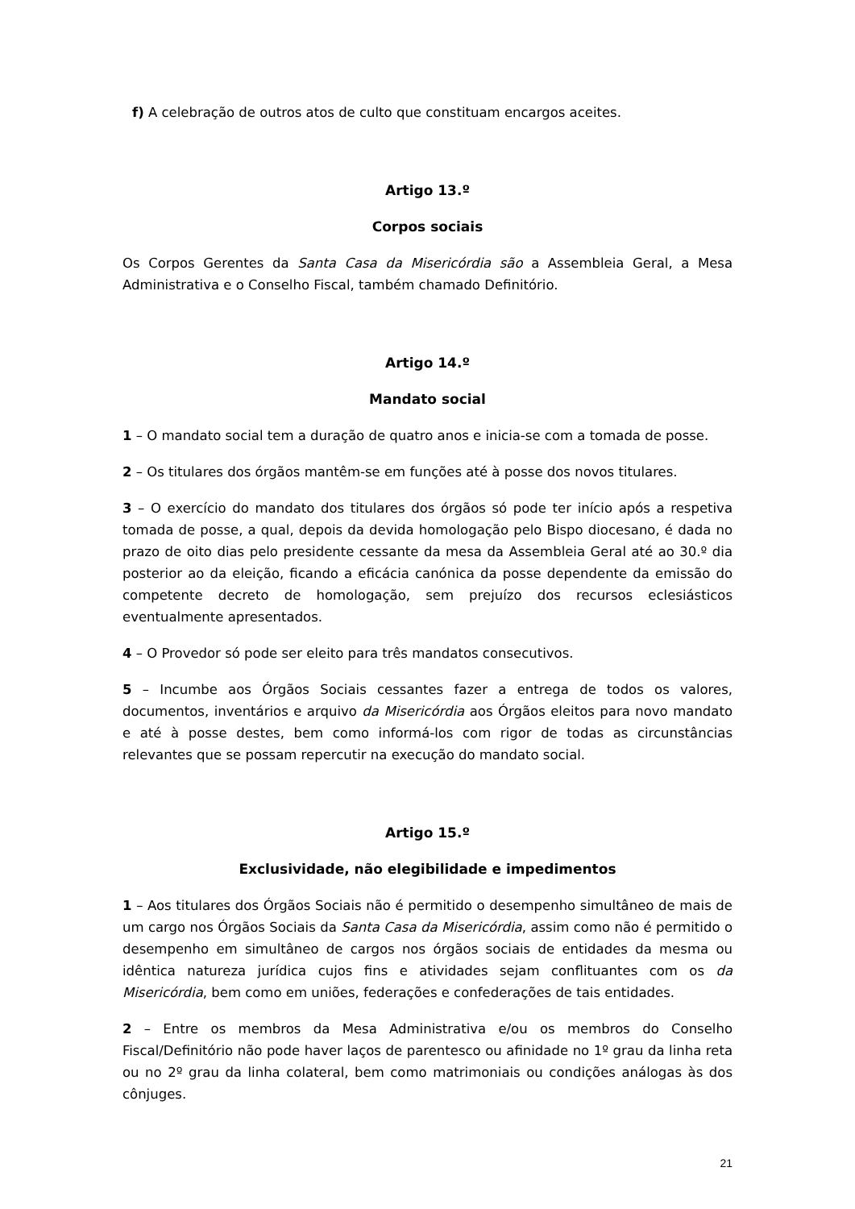f) A celebração de outros atos de culto que constituam encargos aceites.
Artigo 13.º
Corpos sociais
Os Corpos Gerentes da Santa Casa da Misericórdia são a Assembleia Geral, a Mesa Administrativa e o Conselho Fiscal, também chamado Definitório.
Artigo 14.º
Mandato social
1 – O mandato social tem a duração de quatro anos e inicia-se com a tomada de posse.
2 – Os titulares dos órgãos mantêm-se em funções até à posse dos novos titulares.
3 – O exercício do mandato dos titulares dos órgãos só pode ter início após a respetiva tomada de posse, a qual, depois da devida homologação pelo Bispo diocesano, é dada no prazo de oito dias pelo presidente cessante da mesa da Assembleia Geral até ao 30.º dia posterior ao da eleição, ficando a eficácia canónica da posse dependente da emissão do competente decreto de homologação, sem prejuízo dos recursos eclesiásticos eventualmente apresentados.
4 – O Provedor só pode ser eleito para três mandatos consecutivos.
5 – Incumbe aos Órgãos Sociais cessantes fazer a entrega de todos os valores, documentos, inventários e arquivo da Misericórdia aos Órgãos eleitos para novo mandato e até à posse destes, bem como informá-los com rigor de todas as circunstâncias relevantes que se possam repercutir na execução do mandato social.
Artigo 15.º
Exclusividade, não elegibilidade e impedimentos
1 – Aos titulares dos Órgãos Sociais não é permitido o desempenho simultâneo de mais de um cargo nos Órgãos Sociais da Santa Casa da Misericórdia, assim como não é permitido o desempenho em simultâneo de cargos nos órgãos sociais de entidades da mesma ou idêntica natureza jurídica cujos fins e atividades sejam conflituantes com os da Misericórdia, bem como em uniões, federações e confederações de tais entidades.
2 – Entre os membros da Mesa Administrativa e/ou os membros do Conselho Fiscal/Definitório não pode haver laços de parentesco ou afinidade no 1º grau da linha reta ou no 2º grau da linha colateral, bem como matrimoniais ou condições análogas às dos cônjuges.
21